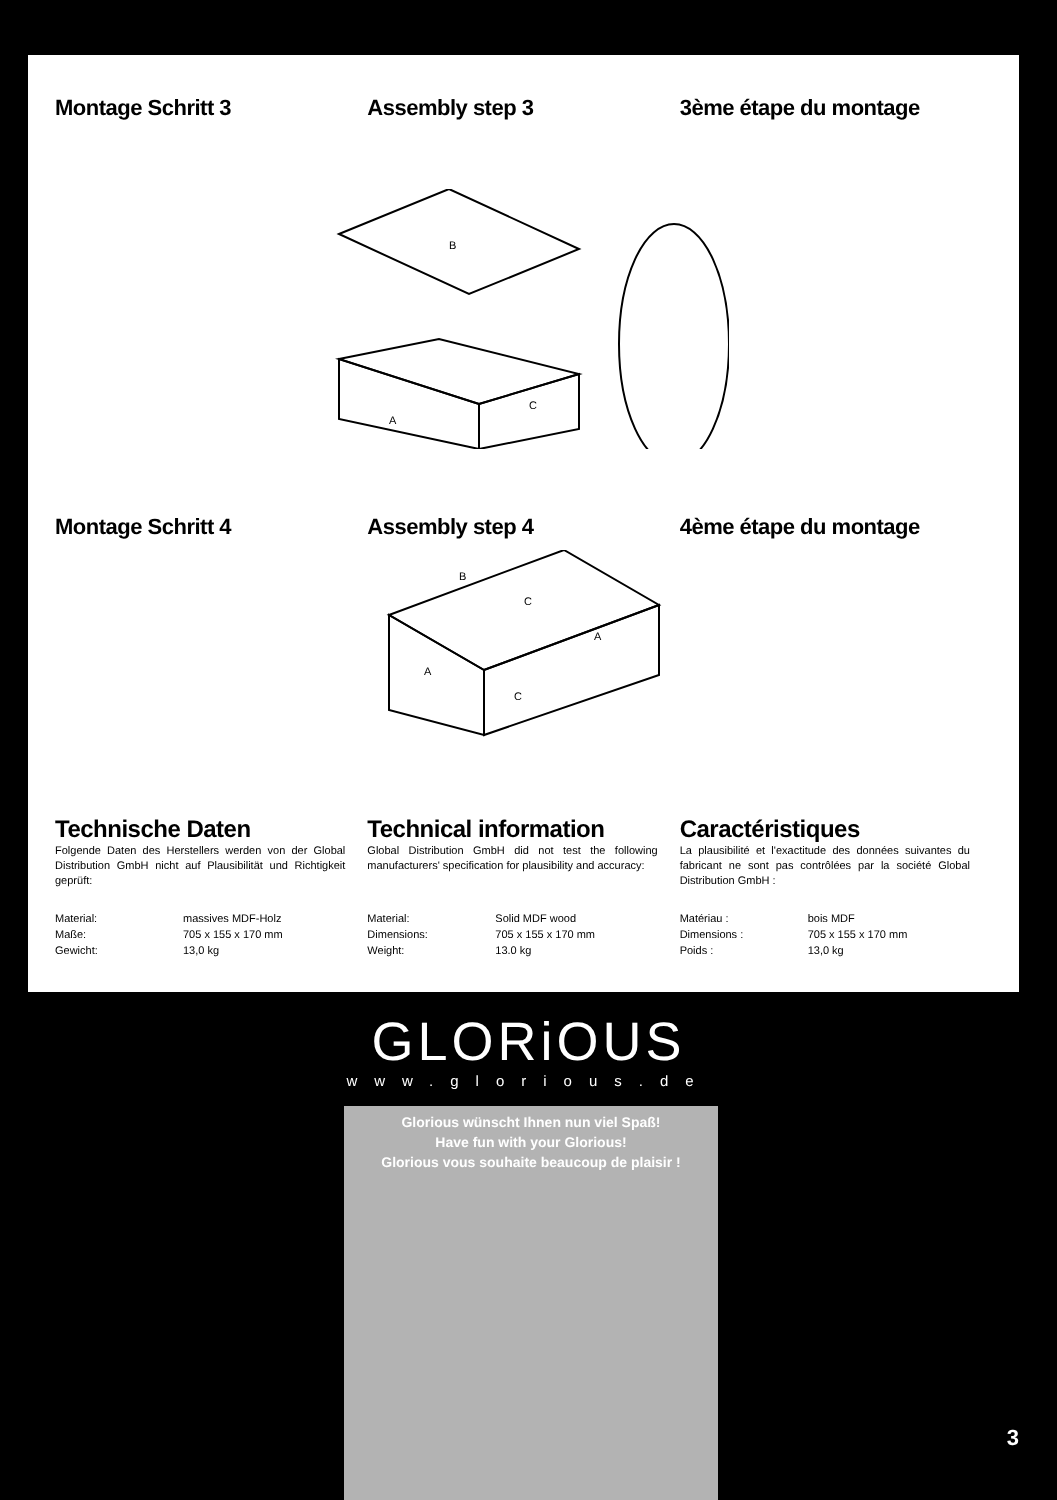Montage Schritt 3 Assembly step 3 3ème étape du montage
B
A
C
Montage Schritt 4 Assembly step 4 4ème étape du montage
B
C
A
C
A
Technische Daten
Folgende Daten des Herstellers werden von der Global Distribution GmbH nicht auf Plausibilität und Richtigkeit geprüft:
Material: massives MDF-Holz Maße: 705 x 155 x 170 mm Gewicht: 13,0 kg
Technical information
Global Distribution GmbH did not test the following manufacturers' specification for plausibility and accuracy:
Material: Solid MDF wood Dimensions: 705 x 155 x 170 mm Weight: 13.0 kg
Caractéristiques
La plausibilité et l'exactitude des données suivantes du fabricant ne sont pas contrôlées par la société Global Distribution GmbH :
Matériau : bois MDF Dimensions : 705 x 155 x 170 mm Poids : 13,0 kg
GLORiOUS
www.glorious.de
Glorious wünscht Ihnen nun viel Spaß!
Have fun with your Glorious!
Glorious vous souhaite beaucoup de plaisir !
3